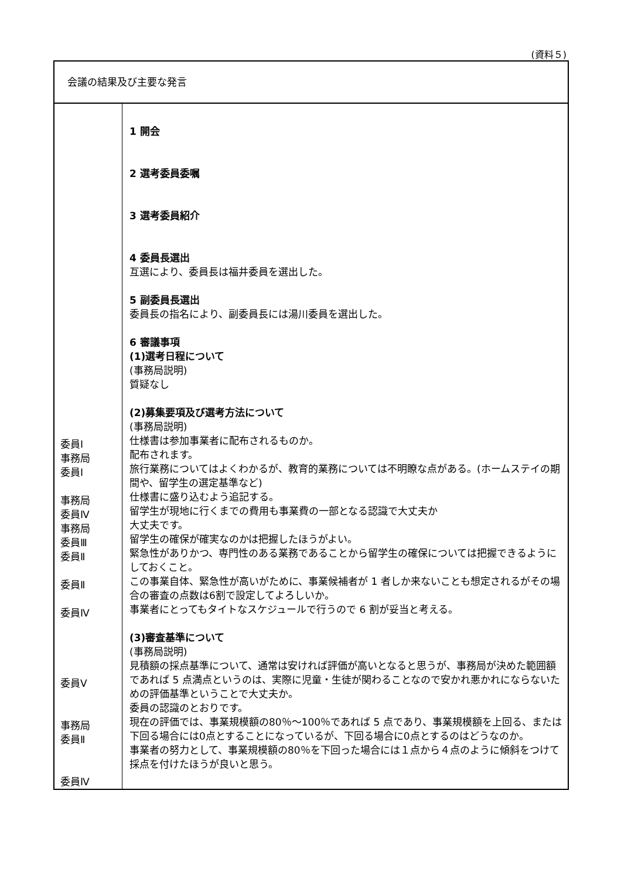(資料５)
| 会議の結果及び主要な発言 | |
| 委員Ⅰ 事務局 委員Ⅰ 事務局 委員Ⅳ 事務局 委員Ⅲ 委員Ⅱ 委員Ⅱ 委員Ⅳ 委員Ⅴ 事務局 委員Ⅱ 委員Ⅳ | 1 開会 2 選考委員委嘱 3 選考委員紹介 4 委員長選出 互選により、委員長は福井委員を選出した。 5 副委員長選出 委員長の指名により、副委員長には湯川委員を選出した。 6 審議事項 (1)選考日程について (事務局説明) 質疑なし (2)募集要項及び選考方法について (事務局説明) 仕様書は参加事業者に配布されるものか。 配布されます。 旅行業務についてはよくわかるが、教育的業務については不明瞭な点がある。(ホームステイの期間や、留学生の選定基準など) 仕様書に盛り込むよう追記する。 留学生が現地に行くまでの費用も事業費の一部となる認識で大丈夫か 大丈夫です。 留学生の確保が確実なのかは把握したほうがよい。 緊急性がありかつ、専門性のある業務であることから留学生の確保については把握できるようにしておくこと。 この事業自体、緊急性が高いがために、事業候補者が 1 者しか来ないことも想定されるがその場合の審査の点数は6割で設定してよろしいか。 事業者にとってもタイトなスケジュールで行うので 6 割が妥当と考える。 (3)審査基準について (事務局説明) 見積額の採点基準について、通常は安ければ評価が高いとなると思うが、事務局が決めた範囲額であれば 5 点満点というのは、実際に児童・生徒が関わることなので安かれ悪かれにならないための評価基準ということで大丈夫か。 委員の認識のとおりです。 現在の評価では、事業規模額の80％～100％であれば 5 点であり、事業規模額を上回る、または下回る場合には0点とすることになっているが、下回る場合に0点とするのはどうなのか。 事業者の努力として、事業規模額の80％を下回った場合には１点から４点のように傾斜をつけて採点を付けたほうが良いと思う。 |